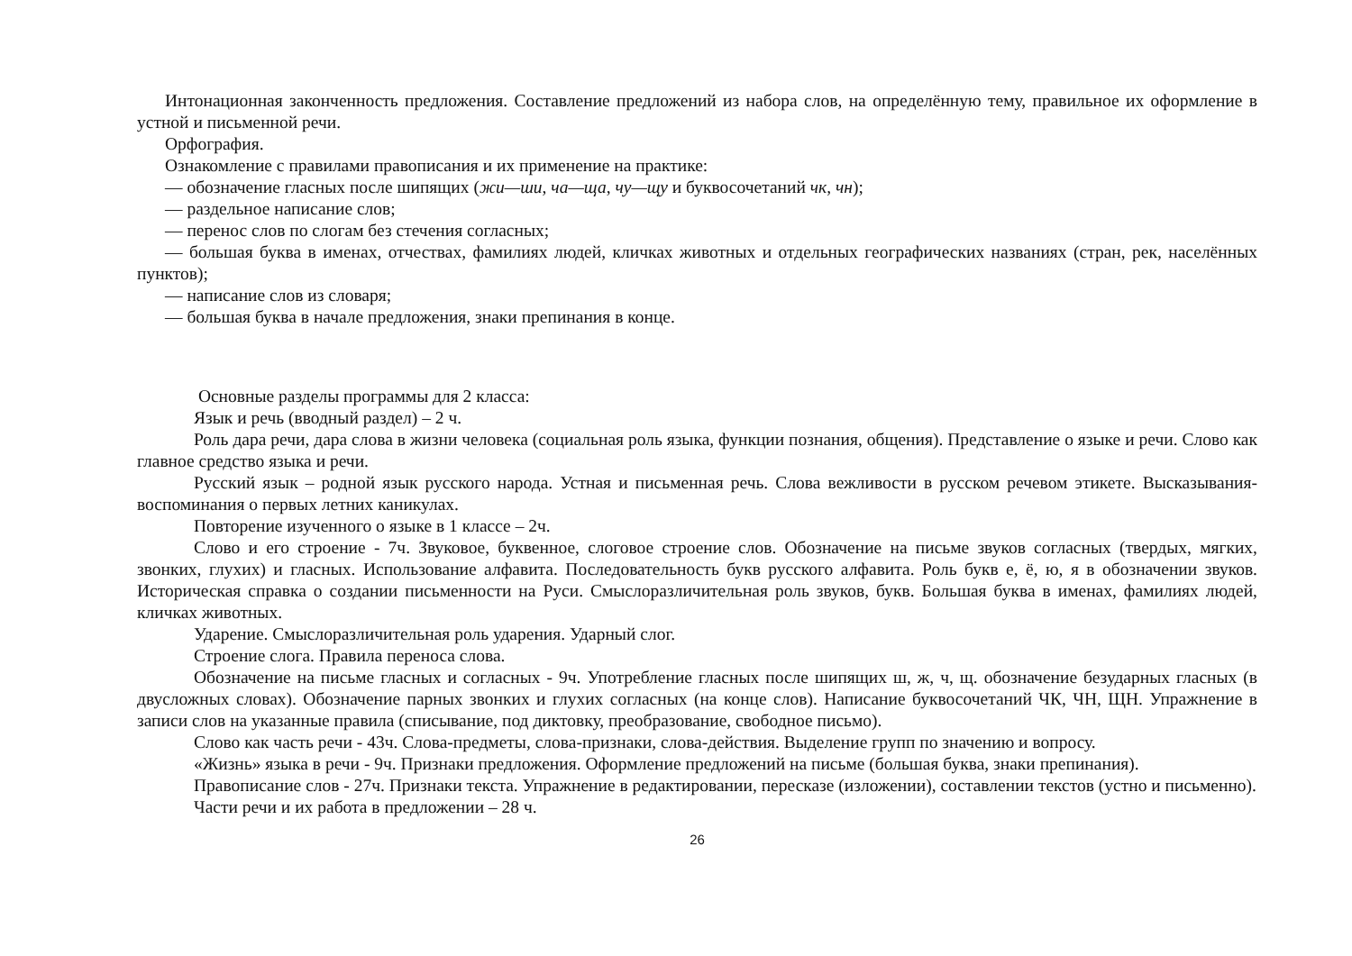Интонационная законченность предложения. Составление предложений из набора слов, на определённую тему, правильное их оформление в устной и письменной речи.
Орфография.
Ознакомление с правилами правописания и их применение на практике:
— обозначение гласных после шипящих (жи—ши, ча—ща, чу—щу и буквосочетаний чк, чн);
— раздельное написание слов;
— перенос слов по слогам без стечения согласных;
— большая буква в именах, отчествах, фамилиях людей, кличках животных и отдельных географических названиях (стран, рек, населённых пунктов);
— написание слов из словаря;
— большая буква в начале предложения, знаки препинания в конце.
Основные разделы программы для 2 класса:
Язык и речь (вводный раздел) – 2 ч.
Роль дара речи, дара слова в жизни человека (социальная роль языка, функции познания, общения). Представление о языке и речи. Слово как главное средство языка и речи.
Русский язык – родной язык русского народа. Устная и письменная речь. Слова вежливости в русском речевом этикете. Высказывания-воспоминания о первых летних каникулах.
Повторение изученного о языке в 1 классе – 2ч.
Слово и его строение - 7ч. Звуковое, буквенное, слоговое строение слов. Обозначение на письме звуков согласных (твердых, мягких, звонких, глухих) и гласных. Использование алфавита. Последовательность букв русского алфавита. Роль букв е, ё, ю, я в обозначении звуков. Историческая справка о создании письменности на Руси. Смыслоразличительная роль звуков, букв. Большая буква в именах, фамилиях людей, кличках животных.
Ударение. Смыслоразличительная роль ударения. Ударный слог.
Строение слога. Правила переноса слова.
Обозначение на письме гласных и согласных - 9ч. Употребление гласных после шипящих ш, ж, ч, щ. обозначение безударных гласных (в двусложных словах). Обозначение парных звонких и глухих согласных (на конце слов). Написание буквосочетаний ЧК, ЧН, ЩН. Упражнение в записи слов на указанные правила (списывание, под диктовку, преобразование, свободное письмо).
Слово как часть речи - 43ч. Слова-предметы, слова-признаки, слова-действия. Выделение групп по значению и вопросу.
«Жизнь» языка в речи - 9ч. Признаки предложения. Оформление предложений на письме (большая буква, знаки препинания).
Правописание слов - 27ч. Признаки текста. Упражнение в редактировании, пересказе (изложении), составлении текстов (устно и письменно).
Части речи и их работа в предложении – 28 ч.
26